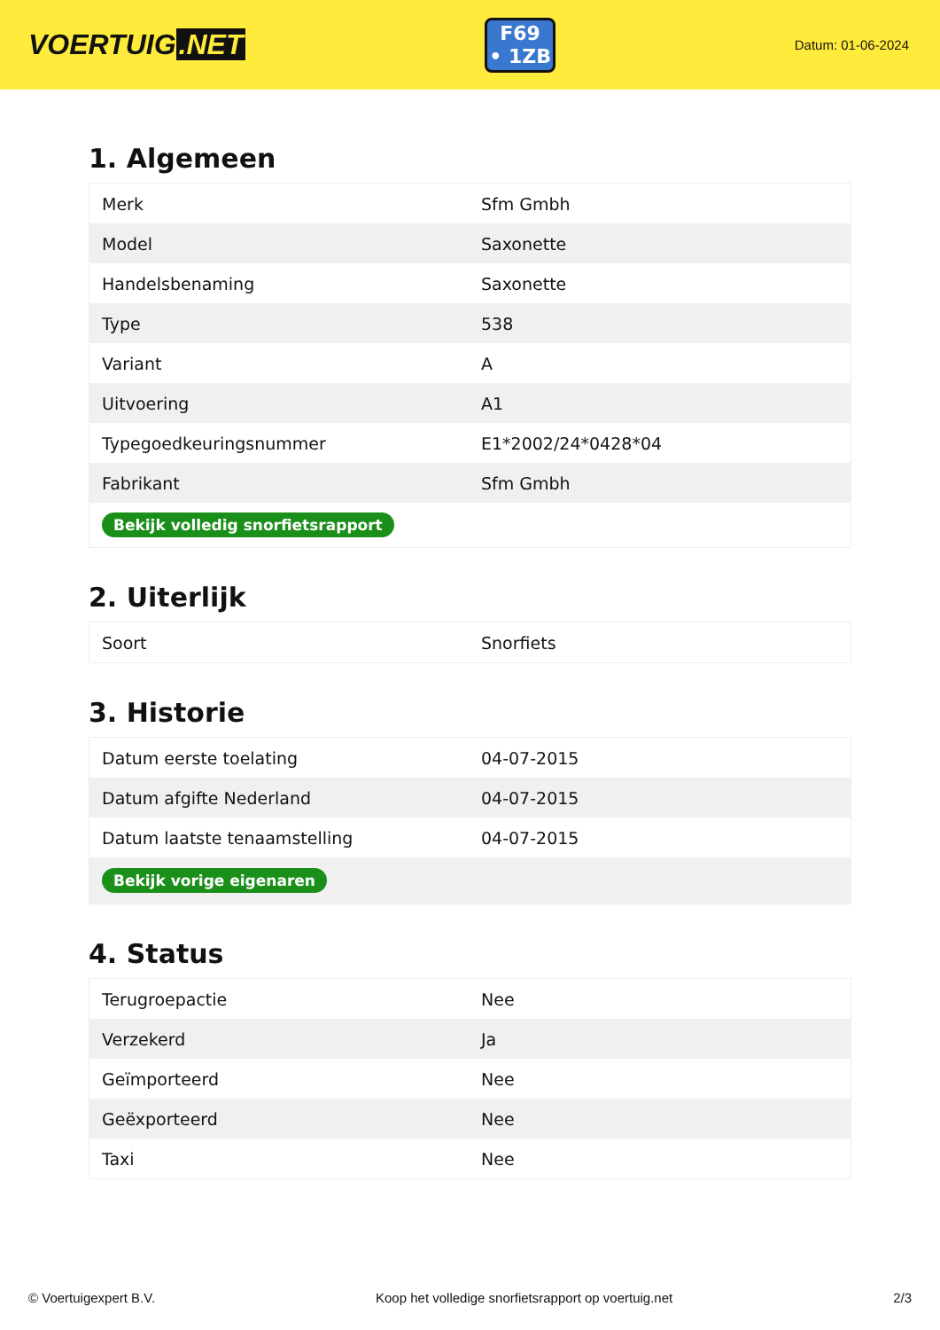VOERTUIG.NET
F69
• 1ZB
Datum: 01-06-2024
1. Algemeen
| Merk | Sfm Gmbh |
| Model | Saxonette |
| Handelsbenaming | Saxonette |
| Type | 538 |
| Variant | A |
| Uitvoering | A1 |
| Typegoedkeuringsnummer | E1*2002/24*0428*04 |
| Fabrikant | Sfm Gmbh |
| Bekijk volledig snorfietsrapport | |
2. Uiterlijk
| Soort | Snorfiets |
3. Historie
| Datum eerste toelating | 04-07-2015 |
| Datum afgifte Nederland | 04-07-2015 |
| Datum laatste tenaamstelling | 04-07-2015 |
| Bekijk vorige eigenaren | |
4. Status
| Terugroepactie | Nee |
| Verzekerd | Ja |
| Geïmporteerd | Nee |
| Geëxporteerd | Nee |
| Taxi | Nee |
© Voertuigexpert B.V. Koop het volledige snorfietsrapport op voertuig.net 2/3